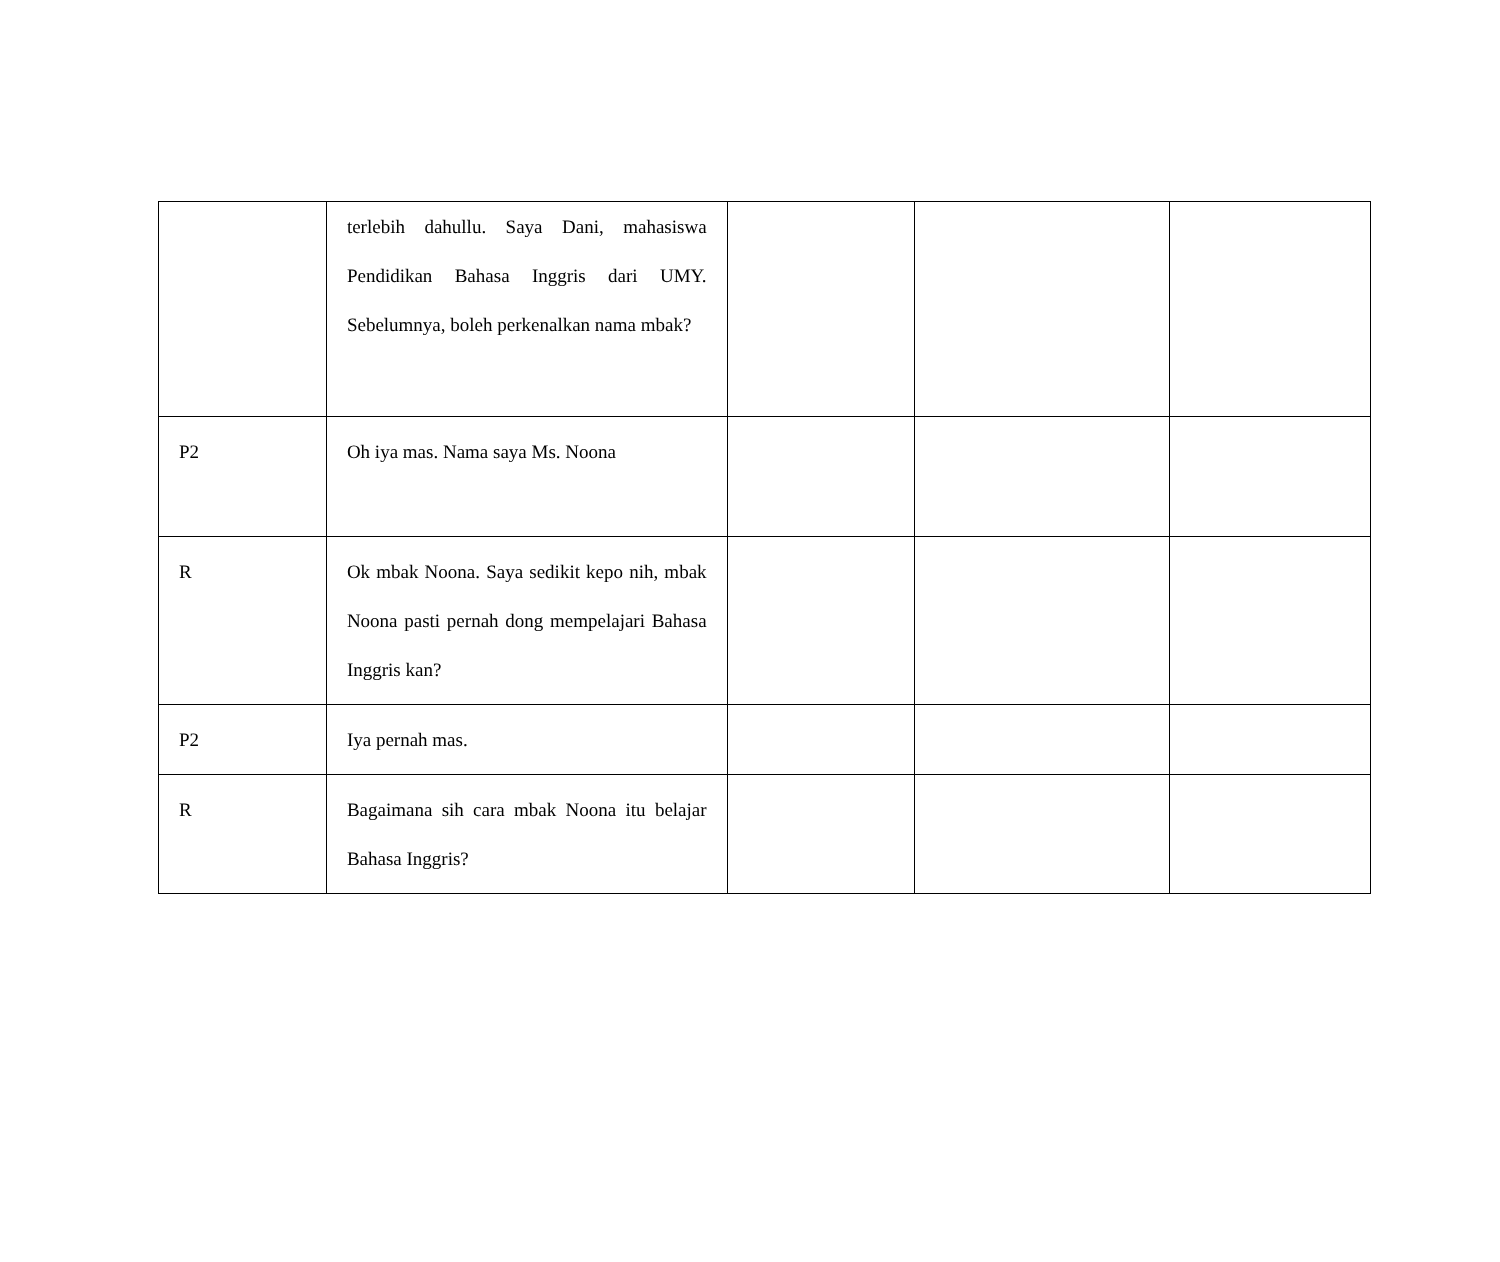| | terlebih dahullu. Saya Dani, mahasiswa Pendidikan Bahasa Inggris dari UMY. Sebelumnya, boleh perkenalkan nama mbak? | | | |
| P2 | Oh iya mas. Nama saya Ms. Noona | | | |
| R | Ok mbak Noona. Saya sedikit kepo nih, mbak Noona pasti pernah dong mempelajari Bahasa Inggris kan? | | | |
| P2 | Iya pernah mas. | | | |
| R | Bagaimana sih cara mbak Noona itu belajar Bahasa Inggris? | | | |